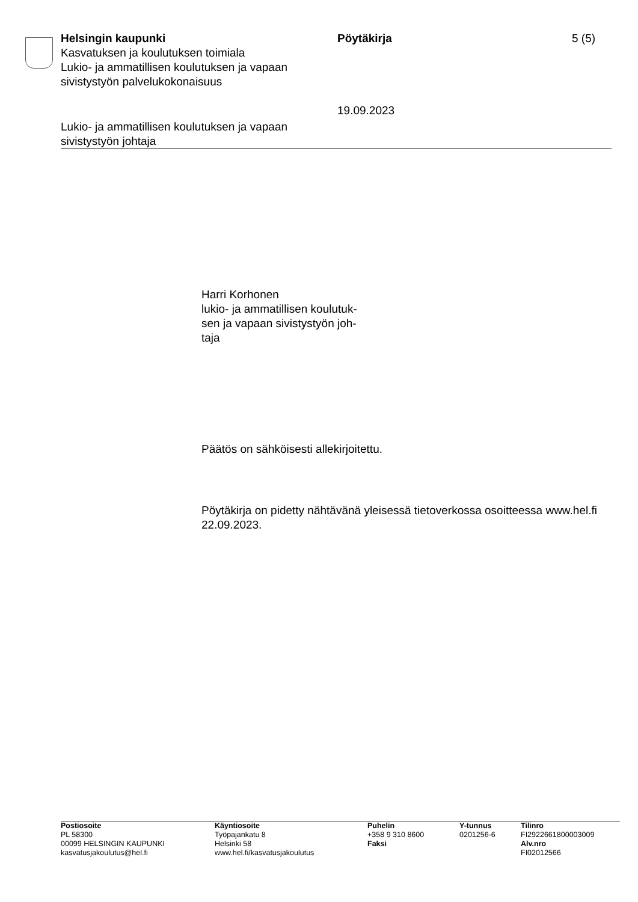Helsingin kaupunki
Kasvatuksen ja koulutuksen toimiala
Lukio- ja ammatillisen koulutuksen ja vapaan sivistystyön palvelukokonaisuus
Pöytäkirja
19.09.2023
5 (5)
Lukio- ja ammatillisen koulutuksen ja vapaan
sivistystyön johtaja
Harri Korhonen
lukio- ja ammatillisen koulutuk-
sen ja vapaan sivistystyön joh-
taja
Päätös on sähköisesti allekirjoitettu.
Pöytäkirja on pidetty nähtävänä yleisessä tietoverkossa osoitteessa www.hel.fi 22.09.2023.
Postiosoite
PL 58300
00099 HELSINGIN KAUPUNKI
kasvatusjakoulutus@hel.fi
Käyntiosoite
Työpajankatu 8
Helsinki 58
www.hel.fi/kasvatusjakoulutus
Puhelin
+358 9 310 8600
Faksi
Y-tunnus
0201256-6
Tilinro
FI2922661800003009
Alv.nro
FI02012566